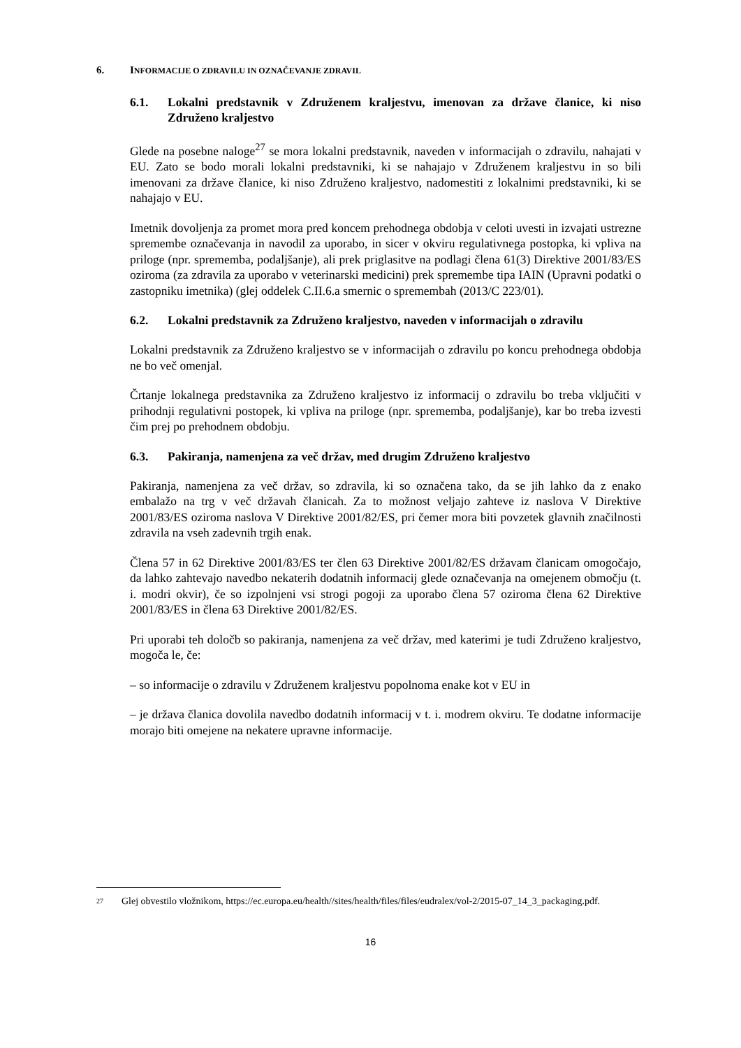6. INFORMACIJE O ZDRAVILU IN OZNAČEVANJE ZDRAVIL
6.1. Lokalni predstavnik v Združenem kraljestvu, imenovan za države članice, ki niso Združeno kraljestvo
Glede na posebne naloge<sup>27</sup> se mora lokalni predstavnik, naveden v informacijah o zdravilu, nahajati v EU. Zato se bodo morali lokalni predstavniki, ki se nahajajo v Združenem kraljestvu in so bili imenovani za države članice, ki niso Združeno kraljestvo, nadomestiti z lokalnimi predstavniki, ki se nahajajo v EU.
Imetnik dovoljenja za promet mora pred koncem prehodnega obdobja v celoti uvesti in izvajati ustrezne spremembe označevanja in navodil za uporabo, in sicer v okviru regulativnega postopka, ki vpliva na priloge (npr. sprememba, podaljšanje), ali prek priglasitve na podlagi člena 61(3) Direktive 2001/83/ES oziroma (za zdravila za uporabo v veterinarski medicini) prek spremembe tipa IAIN (Upravni podatki o zastopniku imetnika) (glej oddelek C.II.6.a smernic o spremembah (2013/C 223/01).
6.2. Lokalni predstavnik za Združeno kraljestvo, naveden v informacijah o zdravilu
Lokalni predstavnik za Združeno kraljestvo se v informacijah o zdravilu po koncu prehodnega obdobja ne bo več omenjal.
Črtanje lokalnega predstavnika za Združeno kraljestvo iz informacij o zdravilu bo treba vključiti v prihodnji regulativni postopek, ki vpliva na priloge (npr. sprememba, podaljšanje), kar bo treba izvesti čim prej po prehodnem obdobju.
6.3. Pakiranja, namenjena za več držav, med drugim Združeno kraljestvo
Pakiranja, namenjena za več držav, so zdravila, ki so označena tako, da se jih lahko da z enako embalažo na trg v več državah članicah. Za to možnost veljajo zahteve iz naslova V Direktive 2001/83/ES oziroma naslova V Direktive 2001/82/ES, pri čemer mora biti povzetek glavnih značilnosti zdravila na vseh zadevnih trgih enak.
Člena 57 in 62 Direktive 2001/83/ES ter člen 63 Direktive 2001/82/ES državam članicam omogočajo, da lahko zahtevajo navedbo nekaterih dodatnih informacij glede označevanja na omejenem območju (t. i. modri okvir), če so izpolnjeni vsi strogi pogoji za uporabo člena 57 oziroma člena 62 Direktive 2001/83/ES in člena 63 Direktive 2001/82/ES.
Pri uporabi teh določb so pakiranja, namenjena za več držav, med katerimi je tudi Združeno kraljestvo, mogoča le, če:
– so informacije o zdravilu v Združenem kraljestvu popolnoma enake kot v EU in
– je država članica dovolila navedbo dodatnih informacij v t. i. modrem okviru. Te dodatne informacije morajo biti omejene na nekatere upravne informacije.
27 Glej obvestilo vložnikom, https://ec.europa.eu/health//sites/health/files/files/eudralex/vol-2/2015-07_14_3_packaging.pdf.
16